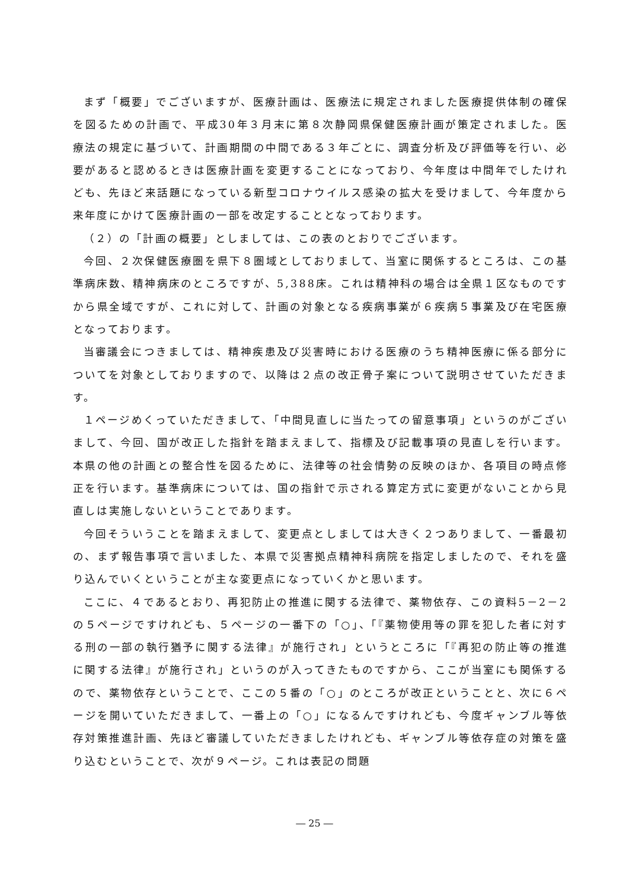まず「概要」でございますが、医療計画は、医療法に規定されました医療提供体制の確保を図るための計画で、平成30年３月末に第８次静岡県保健医療計画が策定されました。医療法の規定に基づいて、計画期間の中間である３年ごとに、調査分析及び評価等を行い、必要があると認めるときは医療計画を変更することになっており、今年度は中間年でしたけれども、先ほど来話題になっている新型コロナウイルス感染の拡大を受けまして、今年度から来年度にかけて医療計画の一部を改定することとなっております。
（２）の「計画の概要」としましては、この表のとおりでございます。
今回、２次保健医療圏を県下８圏域としておりまして、当室に関係するところは、この基準病床数、精神病床のところですが、5,388床。これは精神科の場合は全県１区なものですから県全域ですが、これに対して、計画の対象となる疾病事業が６疾病５事業及び在宅医療となっております。
当審議会につきましては、精神疾患及び災害時における医療のうち精神医療に係る部分についてを対象としておりますので、以降は２点の改正骨子案について説明させていただきます。
１ページめくっていただきまして、「中間見直しに当たっての留意事項」というのがございまして、今回、国が改正した指針を踏まえまして、指標及び記載事項の見直しを行います。本県の他の計画との整合性を図るために、法律等の社会情勢の反映のほか、各項目の時点修正を行います。基準病床については、国の指針で示される算定方式に変更がないことから見直しは実施しないということであります。
今回そういうことを踏まえまして、変更点としましては大きく２つありまして、一番最初の、まず報告事項で言いました、本県で災害拠点精神科病院を指定しましたので、それを盛り込んでいくということが主な変更点になっていくかと思います。
ここに、４であるとおり、再犯防止の推進に関する法律で、薬物依存、この資料5－2－2の５ページですけれども、５ページの一番下の「○」、「『薬物使用等の罪を犯した者に対する刑の一部の執行猶予に関する法律』が施行され」というところに「『再犯の防止等の推進に関する法律』が施行され」というのが入ってきたものですから、ここが当室にも関係するので、薬物依存ということで、ここの５番の「○」のところが改正ということと、次に６ページを開いていただきまして、一番上の「○」になるんですけれども、今度ギャンブル等依存対策推進計画、先ほど審議していただきましたけれども、ギャンブル等依存症の対策を盛り込むということで、次が９ページ。これは表記の問題
― 25 ―